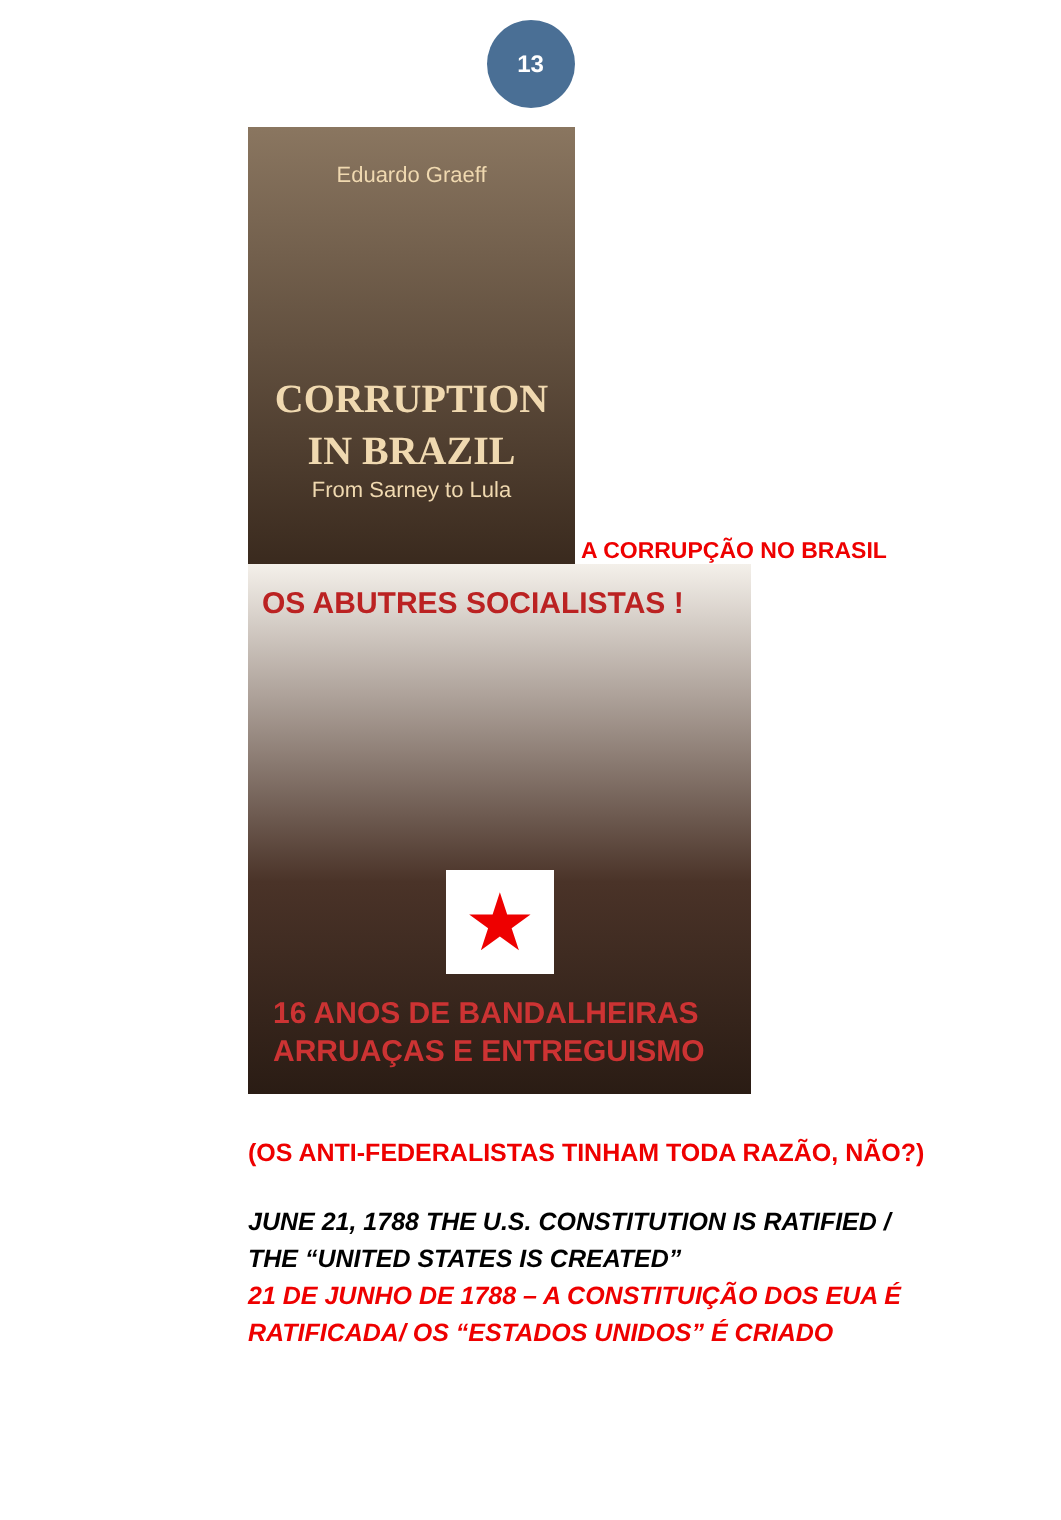13
Eduardo Graeff
CORRUPTION
IN BRAZIL
From Sarney to Lula
A CORRUPÇÃO NO BRASIL
OS ABUTRES SOCIALISTAS !
★
16 ANOS DE BANDALHEIRAS
ARRUAÇAS E ENTREGUISMO
(OS ANTI-FEDERALISTAS TINHAM TODA RAZÃO, NÃO?)
JUNE 21, 1788 THE U.S. CONSTITUTION IS RATIFIED /
THE “UNITED STATES IS CREATED”
21 DE JUNHO DE 1788 – A CONSTITUIÇÃO DOS EUA É
RATIFICADA/ OS “ESTADOS UNIDOS” É CRIADO